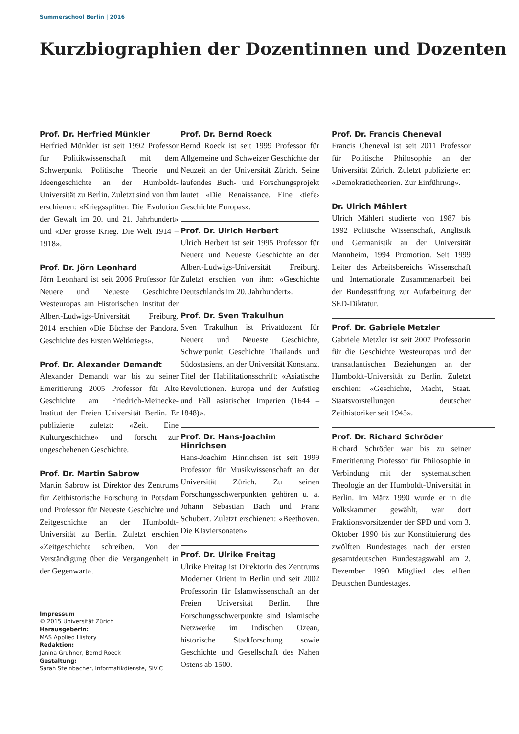Summerschool Berlin | 2016
Kurzbiographien der Dozentinnen und Dozenten
Prof. Dr. Herfried Münkler
Herfried Münkler ist seit 1992 Professor für Politikwissenschaft mit dem Schwerpunkt Politische Theorie und Ideengeschichte an der Humboldt-Universität zu Berlin. Zuletzt sind von ihm erschienen: «Kriegssplitter. Die Evolution der Gewalt im 20. und 21. Jahrhundert» und «Der grosse Krieg. Die Welt 1914 – 1918».
Prof. Dr. Jörn Leonhard
Jörn Leonhard ist seit 2006 Professor für Neuere und Neueste Geschichte Westeuropas am Historischen Institut der Albert-Ludwigs-Universität Freiburg. 2014 erschien «Die Büchse der Pandora. Geschichte des Ersten Weltkriegs».
Prof. Dr. Alexander Demandt
Alexander Demandt war bis zu seiner Emeritierung 2005 Professor für Alte Geschichte am Friedrich-Meinecke-Institut der Freien Universität Berlin. Er publizierte zuletzt: «Zeit. Eine Kulturgeschichte» und forscht zur ungeschehenen Geschichte.
Prof. Dr. Martin Sabrow
Martin Sabrow ist Direktor des Zentrums für Zeithistorische Forschung in Potsdam und Professor für Neueste Geschichte und Zeitgeschichte an der Humboldt-Universität zu Berlin. Zuletzt erschien «Zeitgeschichte schreiben. Von der Verständigung über die Vergangenheit in der Gegenwart».
Impressum
© 2015 Universität Zürich
Herausgeberin:
MAS Applied History
Redaktion:
Janina Gruhner, Bernd Roeck
Gestaltung:
Sarah Steinbacher, Informatikdienste, SIVIC
Prof. Dr. Bernd Roeck
Bernd Roeck ist seit 1999 Professor für Allgemeine und Schweizer Geschichte der Neuzeit an der Universität Zürich. Seine laufendes Buch- und Forschungsprojekt lautet «Die Renaissance. Eine ‹tiefe› Geschichte Europas».
Prof. Dr. Ulrich Herbert
Ulrich Herbert ist seit 1995 Professor für Neuere und Neueste Geschichte an der Albert-Ludwigs-Universität Freiburg. Zuletzt erschien von ihm: «Geschichte Deutschlands im 20. Jahrhundert».
Prof. Dr. Sven Trakulhun
Sven Trakulhun ist Privatdozent für Neuere und Neueste Geschichte, Schwerpunkt Geschichte Thailands und Südostasiens, an der Universität Konstanz. Titel der Habilitationsschrift: «Asiatische Revolutionen. Europa und der Aufstieg und Fall asiatischer Imperien (1644 – 1848)».
Prof. Dr. Hans-Joachim Hinrichsen
Hans-Joachim Hinrichsen ist seit 1999 Professor für Musikwissenschaft an der Universität Zürich. Zu seinen Forschungsschwerpunkten gehören u. a. Johann Sebastian Bach und Franz Schubert. Zuletzt erschienen: «Beethoven. Die Klaviersonaten».
Prof. Dr. Ulrike Freitag
Ulrike Freitag ist Direktorin des Zentrums Moderner Orient in Berlin und seit 2002 Professorin für Islamwissenschaft an der Freien Universität Berlin. Ihre Forschungsschwerpunkte sind Islamische Netzwerke im Indischen Ozean, historische Stadtforschung sowie Geschichte und Gesellschaft des Nahen Ostens ab 1500.
Prof. Dr. Francis Cheneval
Francis Cheneval ist seit 2011 Professor für Politische Philosophie an der Universität Zürich. Zuletzt publizierte er: «Demokratietheorien. Zur Einführung».
Dr. Ulrich Mählert
Ulrich Mählert studierte von 1987 bis 1992 Politische Wissenschaft, Anglistik und Germanistik an der Universität Mannheim, 1994 Promotion. Seit 1999 Leiter des Arbeitsbereichs Wissenschaft und Internationale Zusammenarbeit bei der Bundesstiftung zur Aufarbeitung der SED-Diktatur.
Prof. Dr. Gabriele Metzler
Gabriele Metzler ist seit 2007 Professorin für die Geschichte Westeuropas und der transatlantischen Beziehungen an der Humboldt-Universität zu Berlin. Zuletzt erschien: «Geschichte, Macht, Staat. Staatsvorstellungen deutscher Zeithistoriker seit 1945».
Prof. Dr. Richard Schröder
Richard Schröder war bis zu seiner Emeritierung Professor für Philosophie in Verbindung mit der systematischen Theologie an der Humboldt-Universität in Berlin. Im März 1990 wurde er in die Volkskammer gewählt, war dort Fraktionsvorsitzender der SPD und vom 3. Oktober 1990 bis zur Konstituierung des zwölften Bundestages nach der ersten gesamtdeutschen Bundestagswahl am 2. Dezember 1990 Mitglied des elften Deutschen Bundestages.